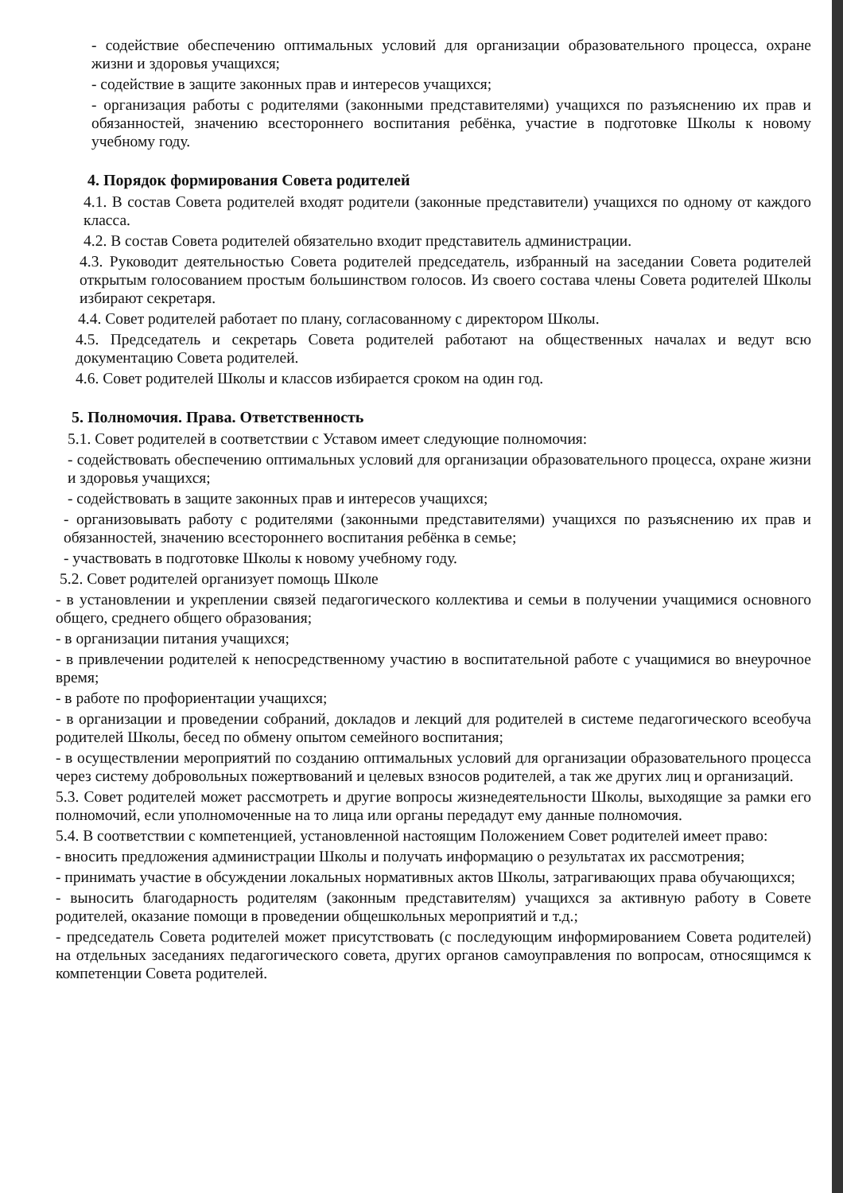- содействие обеспечению оптимальных условий для организации образовательного процесса, охране жизни и здоровья учащихся;
- содействие в защите законных прав и интересов учащихся;
- организация работы с родителями (законными представителями) учащихся по разъяснению их прав и обязанностей, значению всестороннего воспитания ребёнка, участие в подготовке Школы к новому учебному году.
4. Порядок формирования Совета родителей
4.1. В состав Совета родителей входят родители (законные представители) учащихся по одному от каждого класса.
4.2. В состав Совета родителей обязательно входит представитель администрации.
4.3. Руководит деятельностью Совета родителей председатель, избранный на заседании Совета родителей открытым голосованием простым большинством голосов. Из своего состава члены Совета родителей Школы избирают секретаря.
4.4. Совет родителей работает по плану, согласованному с директором Школы.
4.5. Председатель и секретарь Совета родителей работают на общественных началах и ведут всю документацию Совета родителей.
4.6. Совет родителей Школы и классов избирается сроком на один год.
5. Полномочия. Права. Ответственность
5.1. Совет родителей в соответствии с Уставом имеет следующие полномочия:
- содействовать обеспечению оптимальных условий для организации образовательного процесса, охране жизни и здоровья учащихся;
- содействовать в защите законных прав и интересов учащихся;
- организовывать работу с родителями (законными представителями) учащихся по разъяснению их прав и обязанностей, значению всестороннего воспитания ребёнка в семье;
- участвовать в подготовке Школы к новому учебному году.
5.2. Совет родителей организует помощь Школе
- в установлении и укреплении связей педагогического коллектива и семьи в получении учащимися основного общего, среднего общего образования;
- в организации питания учащихся;
- в привлечении родителей к непосредственному участию в воспитательной работе с учащимися во внеурочное время;
- в работе по профориентации учащихся;
- в организации и проведении собраний, докладов и лекций для родителей в системе педагогического всеобуча родителей Школы, бесед по обмену опытом семейного воспитания;
- в осуществлении мероприятий по созданию оптимальных условий для организации образовательного процесса через систему добровольных пожертвований и целевых взносов родителей, а так же других лиц и организаций.
5.3. Совет родителей может рассмотреть и другие вопросы жизнедеятельности Школы, выходящие за рамки его полномочий, если уполномоченные на то лица или органы передадут ему данные полномочия.
5.4. В соответствии с компетенцией, установленной настоящим Положением Совет родителей имеет право:
- вносить предложения администрации Школы и получать информацию о результатах их рассмотрения;
- принимать участие в обсуждении локальных нормативных актов Школы, затрагивающих права обучающихся;
- выносить благодарность родителям (законным представителям) учащихся за активную работу в Совете родителей, оказание помощи в проведении общешкольных мероприятий и т.д.;
- председатель Совета родителей может присутствовать (с последующим информированием Совета родителей) на отдельных заседаниях педагогического совета, других органов самоуправления по вопросам, относящимся к компетенции Совета родителей.